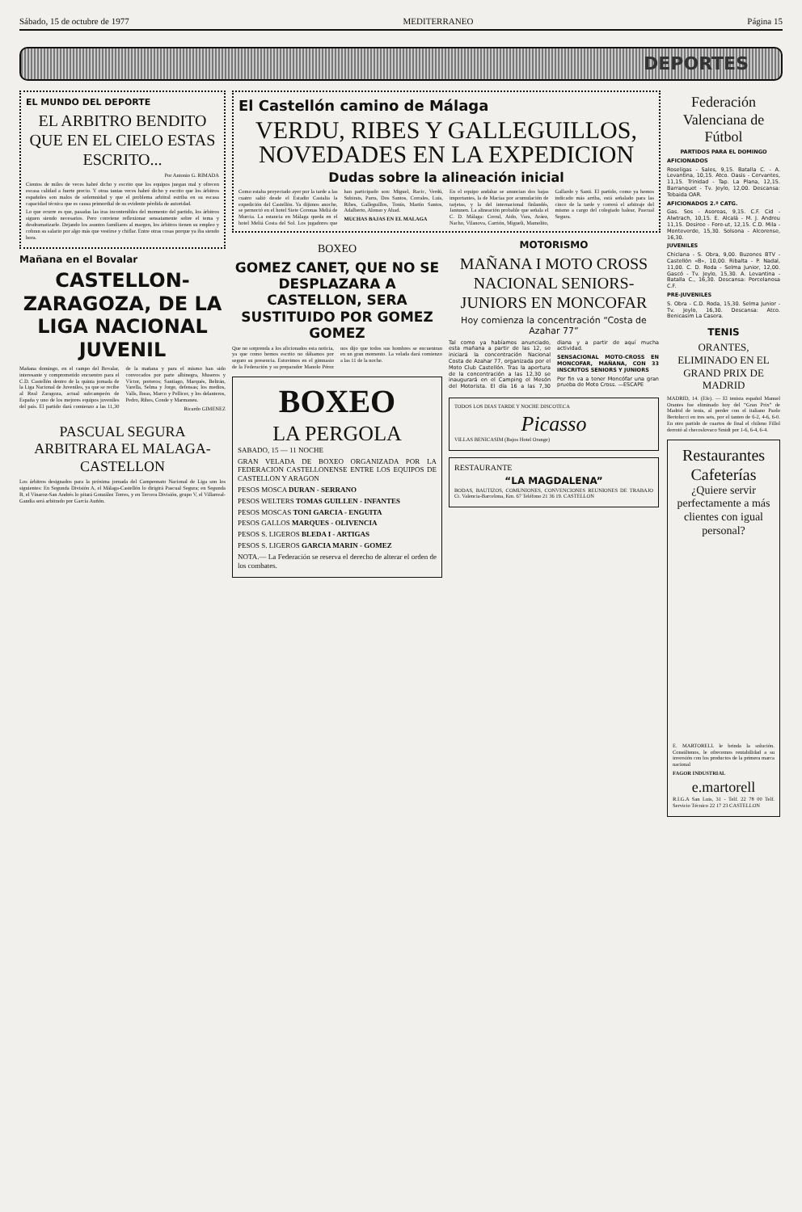Sábado, 15 de octubre de 1977 MEDITERRANEO Página 15
DEPORTES
EL MUNDO DEL DEPORTE
EL ARBITRO BENDITO QUE EN EL CIELO ESTAS ESCRITO...
Por Antonio G. RIMADA
Cientos de miles de veces habré dicho y escrito que los equipos juegan mal y ofrecen escasa calidad a fuerte precio. Y otras tantas veces habré dicho y escrito que los árbitros españoles son malos de solemnidad y que el problema arbitral estriba en su escasa capacidad técnica que es causa primordial de su evidente pérdida de autoridad.
Lo que ocurre es que, pasadas las iras incontenibles del momento del partido, los árbitros siguen siendo necesarios. Pero conviene reflexionar sensatamente sobre el tema y desdramatizarle. Dejando los asuntos familiares al margen, los árbitros tienen su empleo y cobran su salario por algo más que vestirse y chiflar. Entre otras cosas porque ya iba siendo hora.
Mañana en el Bovalar
CASTELLON-ZARAGOZA, DE LA LIGA NACIONAL JUVENIL
Mañana domingo, en el campo del Bovalar, interesante y comprometido encuentro para el C.D. Castellón dentro de la quinta jornada de la Liga Nacional de Juveniles, ya que se recibe al Real Zaragoza, actual subcampeón de España y uno de los mejores equipos juveniles del país. El partido dará comienzo a las 11,30 de la mañana y para el mismo han sido convocados por parte albinegra, Museros y Víctor, porteros; Santiago, Marqués, Beltrán, Varella, Selma y Jorge, defensas; los medios, Valls, Ibeas, Marco y Pellicer, y los delanteros, Pedro, Ribes, Conde y Marmaneu.
Ricardo GIMENEZ
PASCUAL SEGURA ARBITRARA EL MALAGA-CASTELLON
Los árbitros designados para la próxima jornada del Campeonato Nacional de Liga son los siguientes: En Segunda División A, el Málaga-Castellón lo dirigirá Pascual Segura; en Segunda B, el Vinaroz-San Andrés lo pitará González Torres, y en Tercera División, grupo V, el Villarreal-Gandía será arbitrado por García Auñón.
El Castellón camino de Málaga
VERDU, RIBES Y GALLEGUILLOS, NOVEDADES EN LA EXPEDICION
Dudas sobre la alineación inicial
Como estaba proyectado ayer por la tarde a las cuatro salió desde el Estadio Castalia la expedición del Castellón. Ya dijimos anoche, se pernoctó en el hotel Siete Coronas Meliá de Murcia. La estancia en Málaga queda en el hotel Meliá Costa del Sol. Los jugadores que han participado son: Miguel, Racic, Verdú, Subirats, Parra, Dos Santos, Corrales, Luis, Ribes, Galleguillos, Tonín, Martín Santos, Adalberto, Alonso y Abad.
MUCHAS BAJAS EN EL MALAGA
En el equipo andaluz se anuncian dos bajas importantes, la de Macías por acumulación de tarjetas, y la del internacional finlandés, Jantunen. La alineación probable que señala el C. D. Málaga: Corral, Aido, Vara, Aráez, Nacho, Vilanova, Carrión, Migueli, Mamolito, Gallardo y Santi. El partido, como ya hemos indicado más arriba, está señalado para las cinco de la tarde y correrá el arbitraje del mismo a cargo del colegiado balear, Pascual Segura.
BOXEO
GOMEZ CANET, QUE NO SE DESPLAZARA A CASTELLON, SERA SUSTITUIDO POR GOMEZ GOMEZ
Que no sorprenda a los aficionados esta noticia, ya que como hemos escrito no dábamos por seguro su presencia. Estuvimos en el gimnasio de la Federación y su preparador Manolo Pérez nos dijo que todos sus hombres se encuentran en un gran momento. La velada dará comienzo a las 11 de la noche.
BOXEO
LA PERGOLA
SABADO, 15 — 11 NOCHE
GRAN VELADA DE BOXEO ORGANIZADA POR LA FEDERACION CASTELLONENSE ENTRE LOS EQUIPOS DE CASTELLON Y ARAGON
PESOS MOSCA DURAN - SERRANO
PESOS WELTERS TOMAS GUILLEN - INFANTES
PESOS MOSCAS TONI GARCIA - ENGUITA
PESOS GALLOS MARQUES - OLIVENCIA
PESOS S. LIGEROS BLEDA I - ARTIGAS
PESOS S. LIGEROS GARCIA MARIN - GOMEZ
NOTA.— La Federación se reserva el derecho de alterar el orden de los combates.
MOTORISMO
MAÑANA I MOTO CROSS NACIONAL SENIORS-JUNIORS EN MONCOFAR
Hoy comienza la concentración “Costa de Azahar 77”
Tal como ya habíamos anunciado, esta mañana a partir de las 12, se iniciará la concentración Nacional Costa de Azahar 77, organizada por el Moto Club Castellón. Tras la apertura de la concentración a las 12,30 se inaugurará en el Camping el Mesón del Motorista. El día 16 a las 7,30 diana y a partir de aquí mucha actividad.
SENSACIONAL MOTO-CROSS EN MONCOFAR, MAÑANA, CON 33 INSCRITOS SENIORS Y JUNIORS
Por fin va a tener Moncófar una gran prueba de Moto Cross. —ESCAPE
TODOS LOS DIAS TARDE Y NOCHE DISCOTECA
Picasso
VILLAS BENICASIM (Bajos Hotel Orange)
RESTAURANTE
“LA MAGDALENA”
BODAS, BAUTIZOS, COMUNIONES, CONVENCIONES REUNIONES DE TRABAJO Ct. Valencia-Barcelona, Km. 67 Teléfono 21 36 19. CASTELLON
Federación Valenciana de Fútbol
PARTIDOS PARA EL DOMINGO
AFICIONADOS
Roseligas - Sales, 9,15. Batalla C. - A. Levantina, 10,15. Atco. Oasis - Cervantes, 11,15. Trinidad - Tap. La Plana, 12,15. Barranquet - Tv. Jeylo, 12,00. Descansa: Tebaida OAR.
AFICIONADOS 2.ª CATG.
Gas. Sos - Asoreas, 9,15. C.F. Cid - Alwtrach, 10,15. E. Alcalá - M. J. Andreu 11,15. Desiree - Fore-ut, 12,15. C.D. Mila - Monteverde, 15,30. Solsona - Alcorense, 16,30.
JUVENILES
Chiclana - S. Obra, 9,00. Buzones BTV - Castellón «B», 10,00. Ribalta - P. Nadal, 11,00. C. D. Roda - Selma Junior, 12,00. Gascó - Tv. Jeylo, 15,30. A. Levantina - Batalla C., 16,30. Descansa: Porcelanosa C.F.
PRE-JUVENILES
S. Obra - C.D. Roda, 15,30. Selma Junior - Tv. Jeylo, 16,30. Descansa: Atco. Benicasim La Casera.
TENIS
ORANTES, ELIMINADO EN EL GRAND PRIX DE MADRID
MADRID, 14. (Efe). — El tenista español Manuel Orantes fue eliminado hoy del “Gran Prix” de Madrid de tenis, al perder con el italiano Paolo Bertolucci en tres sets, por el tanteo de 6-2, 4-6, 6-0. En otro partido de cuartos de final el chileno Fillol derrotó al checoslovaco Smidt por 1-6, 6-4, 6-4.
Restaurantes Cafeterías
¿Quiere servir perfectamente a más clientes con igual personal?
E. MARTORELL le brinda la solución. Consúltenos, le ofrecemos rentabilidad a su inversión con los productos de la primera marca nacional
FAGOR INDUSTRIAL
e.martorell
R.I.G.A San Luis, 31 - Telf. 22 78 00 Telf. Servicio Técnico 22 17 23 CASTELLON